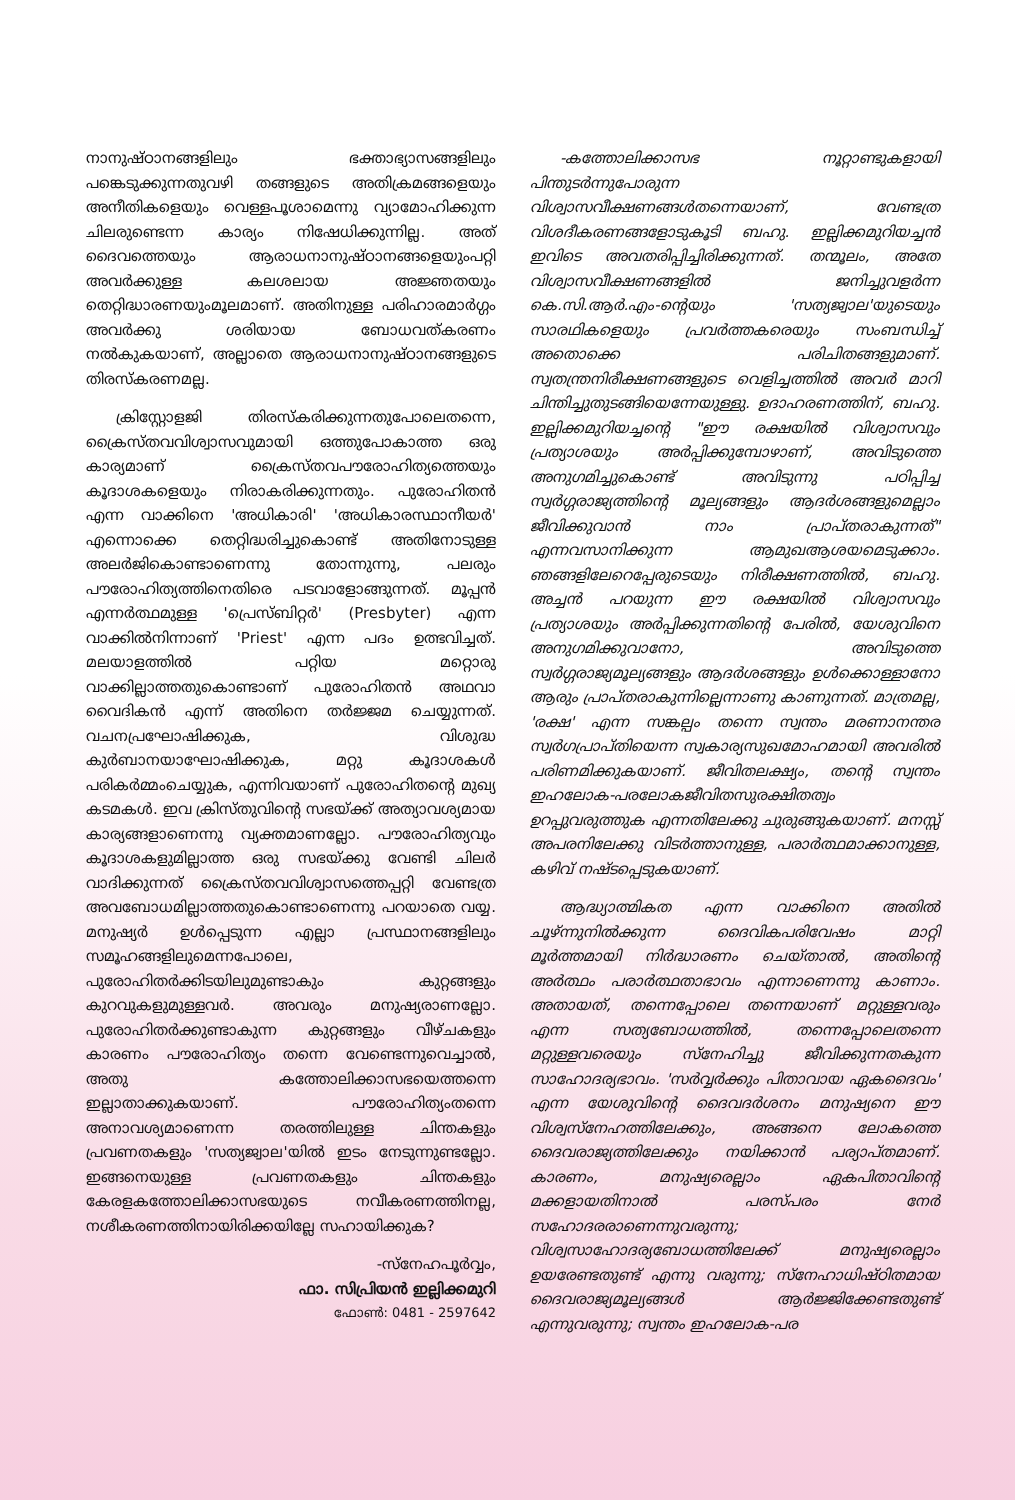നാനുഷ്ഠാനങ്ങളിലും ഭക്താഭ്യാസങ്ങളിലും പങ്കെടുക്കുന്നതുവഴി തങ്ങളുടെ അതിക്രമങ്ങളെയും അനീതികളെയും വെള്ളപൂശാമെന്നു വ്യാമോഹിക്കുന്ന ചിലരുണ്ടെന്ന കാര്യം നിഷേധിക്കുന്നില്ല. അത് ദൈവത്തെയും ആരാധനാനുഷ്ഠാനങ്ങളെയുംപറ്റി അവർക്കുള്ള കലശലായ അജ്ഞതയും തെറ്റിദ്ധാരണയുംമൂലമാണ്. അതിനുള്ള പരിഹാരമാർഗ്ഗം അവർക്കു ശരിയായ ബോധവത്കരണം നൽകുകയാണ്, അല്ലാതെ ആരാധനാനുഷ്ഠാനങ്ങളുടെ തിരസ്കരണമല്ല.
ക്രിസ്റ്റോളജി തിരസ്കരിക്കുന്നതുപോലെതന്നെ, ക്രൈസ്തവവിശ്വാസവുമായി ഒത്തുപോകാത്ത ഒരു കാര്യമാണ് ക്രൈസ്തവപൗരോഹിത്യത്തെയും കൂദാശകളെയും നിരാകരിക്കുന്നതും. പുരോഹിതൻ എന്ന വാക്കിനെ 'അധികാരി' 'അധികാരസ്ഥാനീയർ' എന്നൊക്കെ തെറ്റിദ്ധരിച്ചുകൊണ്ട് അതിനോടുള്ള അലർജികൊണ്ടാണെന്നു തോന്നുന്നു, പലരും പൗരോഹിത്യത്തിനെതിരെ പടവാളോങ്ങുന്നത്. മൂപ്പൻ എന്നർത്ഥമുള്ള 'പ്രെസ്ബിറ്റർ' (Presbyter) എന്ന വാക്കിൽനിന്നാണ് 'Priest' എന്ന പദം ഉത്ഭവിച്ചത്. മലയാളത്തിൽ പറ്റിയ മറ്റൊരു വാക്കില്ലാത്തതുകൊണ്ടാണ് പുരോഹിതൻ അഥവാ വൈദികൻ എന്ന് അതിനെ തർജ്ജമ ചെയ്യുന്നത്. വചനപ്രഘോഷിക്കുക, വിശുദ്ധ കുർബാനയാഘോഷിക്കുക, മറ്റു കൂദാശകൾ പരികർമ്മംചെയ്യുക, എന്നിവയാണ് പുരോഹിതന്റെ മുഖ്യ കടമകൾ. ഇവ ക്രിസ്തുവിന്റെ സഭയ്ക്ക് അത്യാവശ്യമായ കാര്യങ്ങളാണെന്നു വ്യക്തമാണല്ലോ. പൗരോഹിത്യവും കൂദാശകളുമില്ലാത്ത ഒരു സഭയ്ക്കു വേണ്ടി ചിലർ വാദിക്കുന്നത് ക്രൈസ്തവവിശ്വാസത്തെപ്പറ്റി വേണ്ടത്ര അവബോധമില്ലാത്തതുകൊണ്ടാണെന്നു പറയാതെ വയ്യ. മനുഷ്യർ ഉൾപ്പെടുന്ന എല്ലാ പ്രസ്ഥാനങ്ങളിലും സമൂഹങ്ങളിലുമെന്നപോലെ, പുരോഹിതർക്കിടയിലുമുണ്ടാകും കുറ്റങ്ങളും കുറവുകളുമുള്ളവർ. അവരും മനുഷ്യരാണല്ലോ. പുരോഹിതർക്കുണ്ടാകുന്ന കുറ്റങ്ങളും വീഴ്ചകളും കാരണം പൗരോഹിത്യം തന്നെ വേണ്ടെന്നുവെച്ചാൽ, അതു കത്തോലിക്കാസഭയെത്തന്നെ ഇല്ലാതാക്കുകയാണ്. പൗരോഹിത്യംതന്നെ അനാവശ്യമാണെന്ന തരത്തിലുള്ള ചിന്തകളും പ്രവണതകളും 'സത്യജ്വാല'യിൽ ഇടം നേടുന്നുണ്ടല്ലോ. ഇങ്ങനെയുള്ള പ്രവണതകളും ചിന്തകളും കേരളകത്തോലിക്കാസഭയുടെ നവീകരണത്തിനല്ല, നശീകരണത്തിനായിരിക്കയില്ലേ സഹായിക്കുക?
-സ്നേഹപൂർവ്വം,
ഫാ. സിപ്രിയൻ ഇല്ലിക്കമുറി
ഫോൺ: 0481 - 2597642
-കത്തോലിക്കാസഭ നൂറ്റാണ്ടുകളായി പിന്തുടർന്നുപോരുന്ന വിശ്വാസവീക്ഷണങ്ങൾതന്നെയാണ്, വേണ്ടത്ര വിശദീകരണങ്ങളോടുകൂടി ബഹു. ഇല്ലിക്കമുറിയച്ചൻ ഇവിടെ അവതരിപ്പിച്ചിരിക്കുന്നത്. തന്മൂലം, അതേ വിശ്വാസവീക്ഷണങ്ങളിൽ ജനിച്ചുവളർന്ന കെ.സി.ആർ.എം-ന്റെയും 'സത്യജ്വാല'യുടെയും സാരഥികളെയും പ്രവർത്തകരെയും സംബന്ധിച്ച് അതൊക്കെ പരിചിതങ്ങളുമാണ്. സ്വതന്ത്രനിരീക്ഷണങ്ങളുടെ വെളിച്ചത്തിൽ അവർ മാറി ചിന്തിച്ചുതുടങ്ങിയെന്നേയുള്ളു. ഉദാഹരണത്തിന്, ബഹു. ഇല്ലിക്കമുറിയച്ചന്റെ "ഈ രക്ഷയിൽ വിശ്വാസവും പ്രത്യാശയും അർപ്പിക്കുമ്പോഴാണ്, അവിടുത്തെ അനുഗമിച്ചുകൊണ്ട് അവിടുന്നു പഠിപ്പിച്ച സ്വർഗ്ഗരാജ്യത്തിന്റെ മൂല്യങ്ങളും ആദർശങ്ങളുമെല്ലാം ജീവിക്കുവാൻ നാം പ്രാപ്തരാകുന്നത്" എന്നവസാനിക്കുന്ന ആമുഖആശയമെടുക്കാം. ഞങ്ങളിലേറെപ്പേരുടെയും നിരീക്ഷണത്തിൽ, ബഹു. അച്ചൻ പറയുന്ന ഈ രക്ഷയിൽ വിശ്വാസവും പ്രത്യാശയും അർപ്പിക്കുന്നതിന്റെ പേരിൽ, യേശുവിനെ അനുഗമിക്കുവാനോ, അവിടുത്തെ സ്വർഗ്ഗരാജ്യമൂല്യങ്ങളും ആദർശങ്ങളും ഉൾക്കൊള്ളാനോ ആരും പ്രാപ്തരാകുന്നില്ലെന്നാണു കാണുന്നത്. മാത്രമല്ല, 'രക്ഷ' എന്ന സങ്കല്പം തന്നെ സ്വന്തം മരണാനന്തര സ്വർഗപ്രാപ്തിയെന്ന സ്വകാര്യസുഖമോഹമായി അവരിൽ പരിണമിക്കുകയാണ്. ജീവിതലക്ഷ്യം, തന്റെ സ്വന്തം ഇഹലോക-പരലോകജീവിതസുരക്ഷിതത്വം ഉറപ്പുവരുത്തുക എന്നതിലേക്കു ചുരുങ്ങുകയാണ്. മനസ്സ് അപരനിലേക്കു വിടർത്താനുള്ള, പരാർത്ഥമാക്കാനുള്ള, കഴിവ് നഷ്ടപ്പെടുകയാണ്.
ആദ്ധ്യാത്മികത എന്ന വാക്കിനെ അതിൽ ചൂഴ്ന്നുനിൽക്കുന്ന ദൈവികപരിവേഷം മാറ്റി മൂർത്തമായി നിർദ്ധാരണം ചെയ്താൽ, അതിന്റെ അർത്ഥം പരാർത്ഥതാഭാവം എന്നാണെന്നു കാണാം. അതായത്, തന്നെപ്പോലെ തന്നെയാണ് മറ്റുള്ളവരും എന്ന സത്യബോധത്തിൽ, തന്നെപ്പോലെതന്നെ മറ്റുള്ളവരെയും സ്നേഹിച്ചു ജീവിക്കുന്നതകുന്ന സാഹോദര്യഭാവം. 'സർവ്വർക്കും പിതാവായ ഏകദൈവം' എന്ന യേശുവിന്റെ ദൈവദർശനം മനുഷ്യനെ ഈ വിശ്വസ്നേഹത്തിലേക്കും, അങ്ങനെ ലോകത്തെ ദൈവരാജ്യത്തിലേക്കും നയിക്കാൻ പര്യാപ്തമാണ്. കാരണം, മനുഷ്യരെല്ലാം ഏകപിതാവിന്റെ മക്കളായതിനാൽ പരസ്പരം നേർ സഹോദരരാണെന്നുവരുന്നു; വിശ്വസാഹോദര്യബോധത്തിലേക്ക് മനുഷ്യരെല്ലാം ഉയരേണ്ടതുണ്ട് എന്നു വരുന്നു; സ്നേഹാധിഷ്ഠിതമായ ദൈവരാജ്യമൂല്യങ്ങൾ ആർജ്ജിക്കേണ്ടതുണ്ട് എന്നുവരുന്നു; സ്വന്തം ഇഹലോക-പര